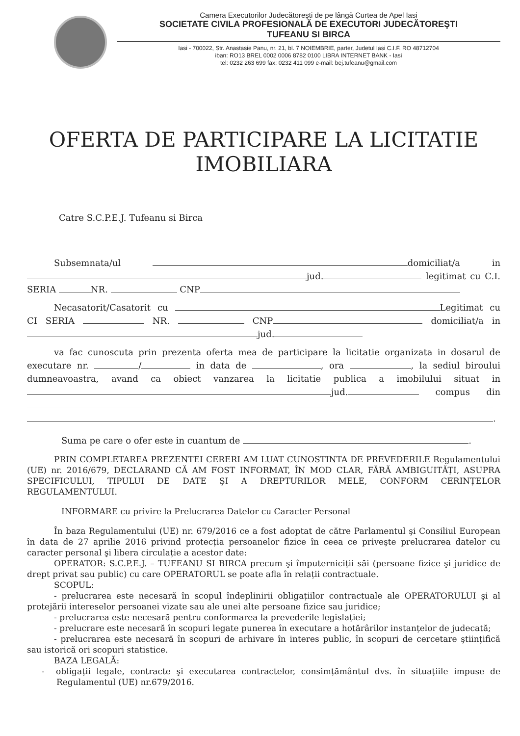Camera Executorilor Judecătorești de pe lângă Curtea de Apel Iasi
SOCIETATE CIVILA PROFESIONALĂ DE EXECUTORI JUDECĂTOREŞTI
TUFEANU SI BIRCA
Iasi - 700022, Str. Anastasie Panu, nr. 21, bl. 7 NOIEMBRIE, parter, Judetul Iasi C.I.F. RO 48712704
iban: RO13 BREL 0002 0006 8782 0100 LIBRA INTERNET BANK - Iasi
tel: 0232 263 699 fax: 0232 411 099 e-mail: bej.tufeanu@gmail.com
OFERTA DE PARTICIPARE LA LICITATIE
IMOBILIARA
Catre S.C.P.E.J. Tufeanu si Birca
Subsemnata/ul domiciliat/a in jud. legitimat cu C.I. SERIA NR. CNP
Necasatorit/Casatorit cu Legitimat cu CI SERIA NR. CNP domiciliat/a in jud.
va fac cunoscuta prin prezenta oferta mea de participare la licitatie organizata in dosarul de executare nr. / in data de , ora , la sediul biroului dumneavoastra, avand ca obiect vanzarea la licitatie publica a imobilului situat in jud. compus din .
Suma pe care o ofer este in cuantum de .
PRIN COMPLETAREA PREZENTEI CERERI AM LUAT CUNOSTINTA DE PREVEDERILE Regulamentului (UE) nr. 2016/679, DECLARAND CĂ AM FOST INFORMAT, ÎN MOD CLAR, FĂRĂ AMBIGUITĂȚI, ASUPRA SPECIFICULUI, TIPULUI DE DATE ŞI A DREPTURILOR MELE, CONFORM CERINȚELOR REGULAMENTULUI.
INFORMARE cu privire la Prelucrarea Datelor cu Caracter Personal
În baza Regulamentului (UE) nr. 679/2016 ce a fost adoptat de către Parlamentul şi Consiliul European în data de 27 aprilie 2016 privind protecția persoanelor fizice în ceea ce priveşte prelucrarea datelor cu caracter personal şi libera circulație a acestor date:
OPERATOR: S.C.P.E.J. – TUFEANU SI BIRCA precum şi împuterniciții săi (persoane fizice şi juridice de drept privat sau public) cu care OPERATORUL se poate afla în relații contractuale.
SCOPUL:
- prelucrarea este necesară în scopul îndeplinirii obligațiilor contractuale ale OPERATORULUI şi al protejării intereselor persoanei vizate sau ale unei alte persoane fizice sau juridice;
- prelucrarea este necesară pentru conformarea la prevederile legislației;
- prelucrare este necesară în scopuri legate punerea în executare a hotărârilor instanțelor de judecată;
- prelucrarea este necesară în scopuri de arhivare în interes public, în scopuri de cercetare ştiințifică sau istorică ori scopuri statistice.
BAZA LEGALĂ:
- obligații legale, contracte şi executarea contractelor, consimțământul dvs. în situațiile impuse de Regulamentul (UE) nr.679/2016.